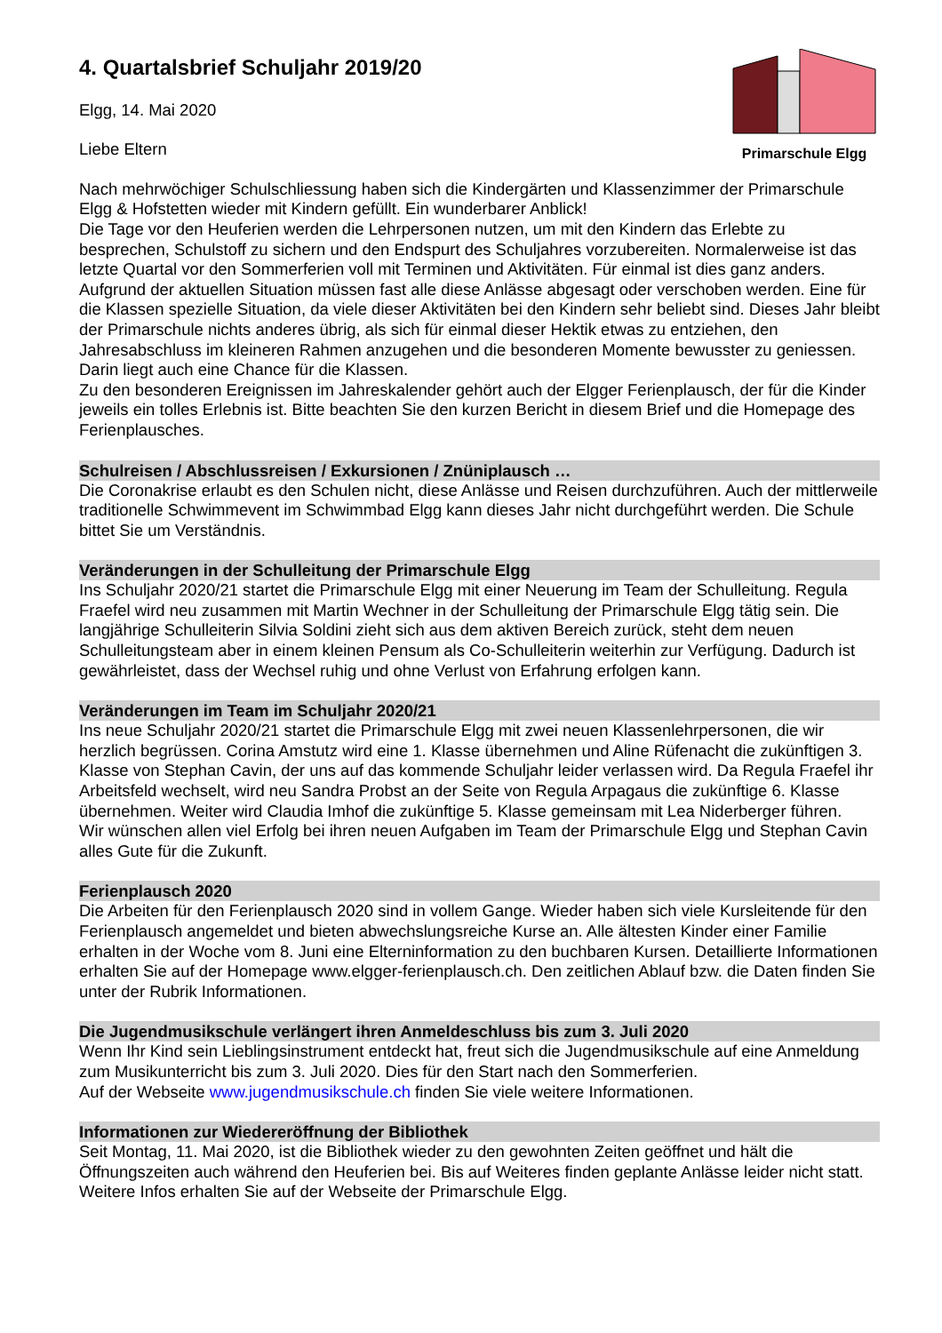4. Quartalsbrief Schuljahr 2019/20
Elgg, 14. Mai 2020
Liebe Eltern
Primarschule Elgg
Nach mehrwöchiger Schulschliessung haben sich die Kindergärten und Klassenzimmer der Primarschule Elgg & Hofstetten wieder mit Kindern gefüllt. Ein wunderbarer Anblick!
Die Tage vor den Heuferien werden die Lehrpersonen nutzen, um mit den Kindern das Erlebte zu besprechen, Schulstoff zu sichern und den Endspurt des Schuljahres vorzubereiten. Normalerweise ist das letzte Quartal vor den Sommerferien voll mit Terminen und Aktivitäten. Für einmal ist dies ganz anders. Aufgrund der aktuellen Situation müssen fast alle diese Anlässe abgesagt oder verschoben werden. Eine für die Klassen spezielle Situation, da viele dieser Aktivitäten bei den Kindern sehr beliebt sind. Dieses Jahr bleibt der Primarschule nichts anderes übrig, als sich für einmal dieser Hektik etwas zu entziehen, den Jahresabschluss im kleineren Rahmen anzugehen und die besonderen Momente bewusster zu geniessen. Darin liegt auch eine Chance für die Klassen.
Zu den besonderen Ereignissen im Jahreskalender gehört auch der Elgger Ferienplausch, der für die Kinder jeweils ein tolles Erlebnis ist. Bitte beachten Sie den kurzen Bericht in diesem Brief und die Homepage des Ferienplausches.
Schulreisen / Abschlussreisen / Exkursionen / Znüniplausch …
Die Coronakrise erlaubt es den Schulen nicht, diese Anlässe und Reisen durchzuführen. Auch der mittlerweile traditionelle Schwimmevent im Schwimmbad Elgg kann dieses Jahr nicht durchgeführt werden. Die Schule bittet Sie um Verständnis.
Veränderungen in der Schulleitung der Primarschule Elgg
Ins Schuljahr 2020/21 startet die Primarschule Elgg mit einer Neuerung im Team der Schulleitung. Regula Fraefel wird neu zusammen mit Martin Wechner in der Schulleitung der Primarschule Elgg tätig sein. Die langjährige Schulleiterin Silvia Soldini zieht sich aus dem aktiven Bereich zurück, steht dem neuen Schulleitungsteam aber in einem kleinen Pensum als Co-Schulleiterin weiterhin zur Verfügung. Dadurch ist gewährleistet, dass der Wechsel ruhig und ohne Verlust von Erfahrung erfolgen kann.
Veränderungen im Team im Schuljahr 2020/21
Ins neue Schuljahr 2020/21 startet die Primarschule Elgg mit zwei neuen Klassenlehrpersonen, die wir herzlich begrüssen. Corina Amstutz wird eine 1. Klasse übernehmen und Aline Rüfenacht die zukünftigen 3. Klasse von Stephan Cavin, der uns auf das kommende Schuljahr leider verlassen wird. Da Regula Fraefel ihr Arbeitsfeld wechselt, wird neu Sandra Probst an der Seite von Regula Arpagaus die zukünftige 6. Klasse übernehmen. Weiter wird Claudia Imhof die zukünftige 5. Klasse gemeinsam mit Lea Niderberger führen.
Wir wünschen allen viel Erfolg bei ihren neuen Aufgaben im Team der Primarschule Elgg und Stephan Cavin alles Gute für die Zukunft.
Ferienplausch 2020
Die Arbeiten für den Ferienplausch 2020 sind in vollem Gange. Wieder haben sich viele Kursleitende für den Ferienplausch angemeldet und bieten abwechslungsreiche Kurse an. Alle ältesten Kinder einer Familie erhalten in der Woche vom 8. Juni eine Elterninformation zu den buchbaren Kursen. Detaillierte Informationen erhalten Sie auf der Homepage www.elgger-ferienplausch.ch. Den zeitlichen Ablauf bzw. die Daten finden Sie unter der Rubrik Informationen.
Die Jugendmusikschule verlängert ihren Anmeldeschluss bis zum 3. Juli 2020
Wenn Ihr Kind sein Lieblingsinstrument entdeckt hat, freut sich die Jugendmusikschule auf eine Anmeldung zum Musikunterricht bis zum 3. Juli 2020. Dies für den Start nach den Sommerferien.
Auf der Webseite www.jugendmusikschule.ch finden Sie viele weitere Informationen.
Informationen zur Wiedereröffnung der Bibliothek
Seit Montag, 11. Mai 2020, ist die Bibliothek wieder zu den gewohnten Zeiten geöffnet und hält die Öffnungszeiten auch während den Heuferien bei. Bis auf Weiteres finden geplante Anlässe leider nicht statt. Weitere Infos erhalten Sie auf der Webseite der Primarschule Elgg.